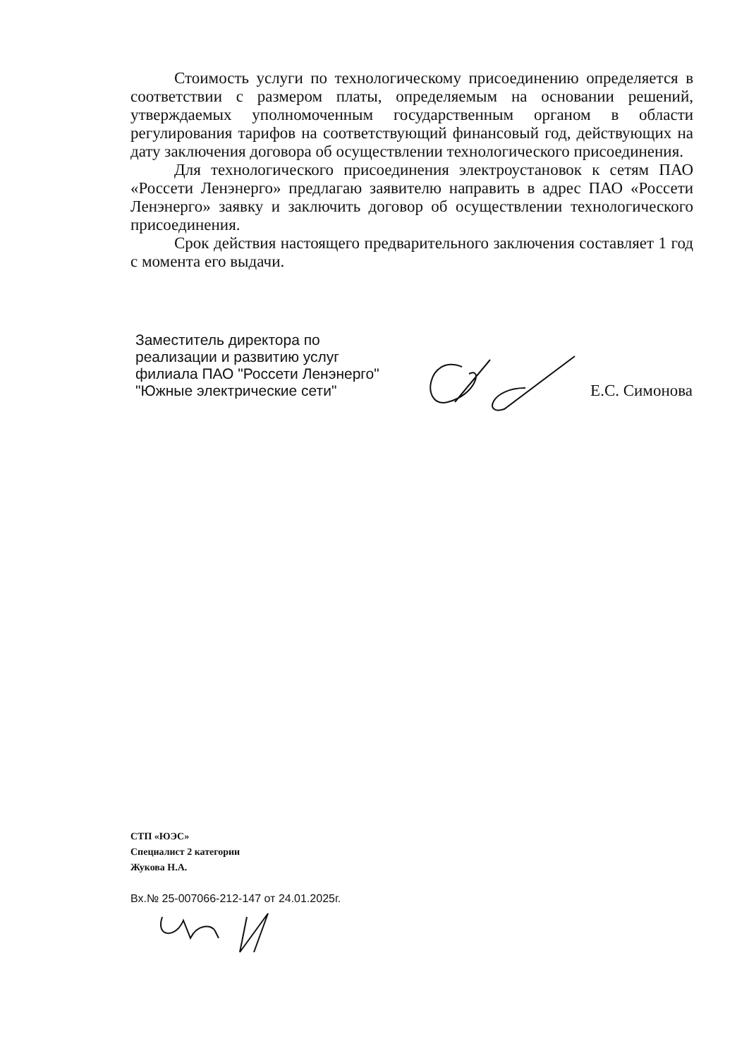Стоимость услуги по технологическому присоединению определяется в соответствии с размером платы, определяемым на основании решений, утверждаемых уполномоченным государственным органом в области регулирования тарифов на соответствующий финансовый год, действующих на дату заключения договора об осуществлении технологического присоединения.
Для технологического присоединения электроустановок к сетям ПАО «Россети Ленэнерго» предлагаю заявителю направить в адрес ПАО «Россети Ленэнерго» заявку и заключить договор об осуществлении технологического присоединения.
Срок действия настоящего предварительного заключения составляет 1 год с момента его выдачи.
Заместитель директора по
реализации и развитию услуг
филиала ПАО "Россети Ленэнерго"
"Южные электрические сети"
Е.С. Симонова
СТП «ЮЭС»
Специалист 2 категории
Жукова Н.А.
Вх.№ 25-007066-212-147 от 24.01.2025г.